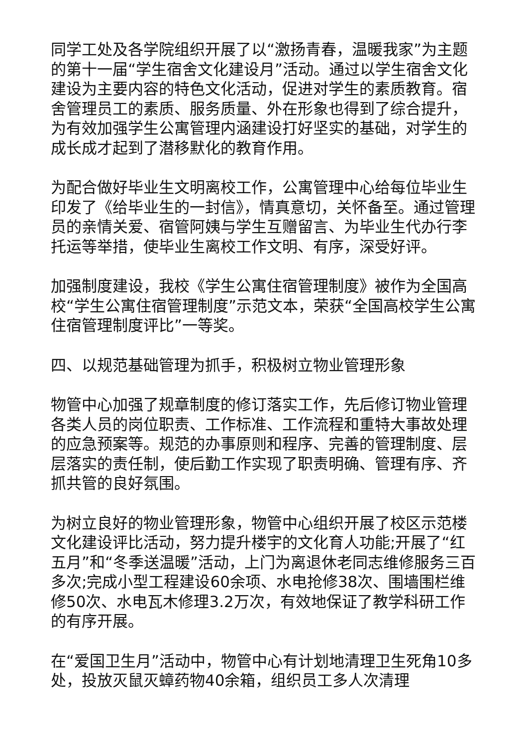同学工处及各学院组织开展了以“激扬青春，温暖我家”为主题的第十一届“学生宿舍文化建设月”活动。通过以学生宿舍文化建设为主要内容的特色文化活动，促进对学生的素质教育。宿舍管理员工的素质、服务质量、外在形象也得到了综合提升，为有效加强学生公寓管理内涵建设打好坚实的基础，对学生的成长成才起到了潜移默化的教育作用。
为配合做好毕业生文明离校工作，公寓管理中心给每位毕业生印发了《给毕业生的一封信》，情真意切，关怀备至。通过管理员的亲情关爱、宿管阿姨与学生互赠留言、为毕业生代办行李托运等举措，使毕业生离校工作文明、有序，深受好评。
加强制度建设，我校《学生公寓住宿管理制度》被作为全国高校“学生公寓住宿管理制度”示范文本，荣获“全国高校学生公寓住宿管理制度评比”一等奖。
四、以规范基础管理为抓手，积极树立物业管理形象
物管中心加强了规章制度的修订落实工作，先后修订物业管理各类人员的岗位职责、工作标准、工作流程和重特大事故处理的应急预案等。规范的办事原则和程序、完善的管理制度、层层落实的责任制，使后勤工作实现了职责明确、管理有序、齐抓共管的良好氛围。
为树立良好的物业管理形象，物管中心组织开展了校区示范楼文化建设评比活动，努力提升楼宇的文化育人功能;开展了“红五月”和“冬季送温暖”活动，上门为离退休老同志维修服务三百多次;完成小型工程建设60余项、水电抢修38次、围墙围栏维修50次、水电瓦木修理3.2万次，有效地保证了教学科研工作的有序开展。
在“爱国卫生月”活动中，物管中心有计划地清理卫生死角10多处，投放灭鼠灭蟑药物40余箱，组织员工多人次清理